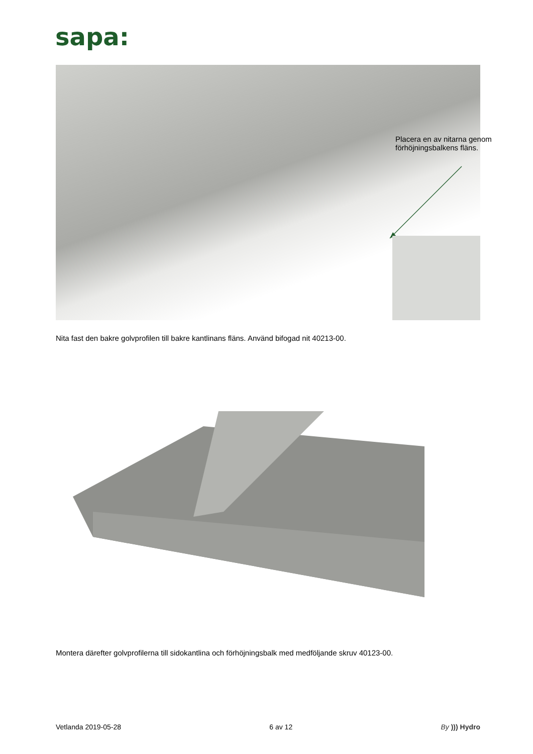sapa:
Placera en av nitarna genom förhöjningsbalkens fläns.
Nita fast den bakre golvprofilen till bakre kantlinans fläns. Använd bifogad nit 40213-00.
Montera därefter golvprofilerna till sidokantlina och förhöjningsbalk med medföljande skruv 40123-00.
Vetlanda 2019-05-28 6 av 12 By ))) Hydro